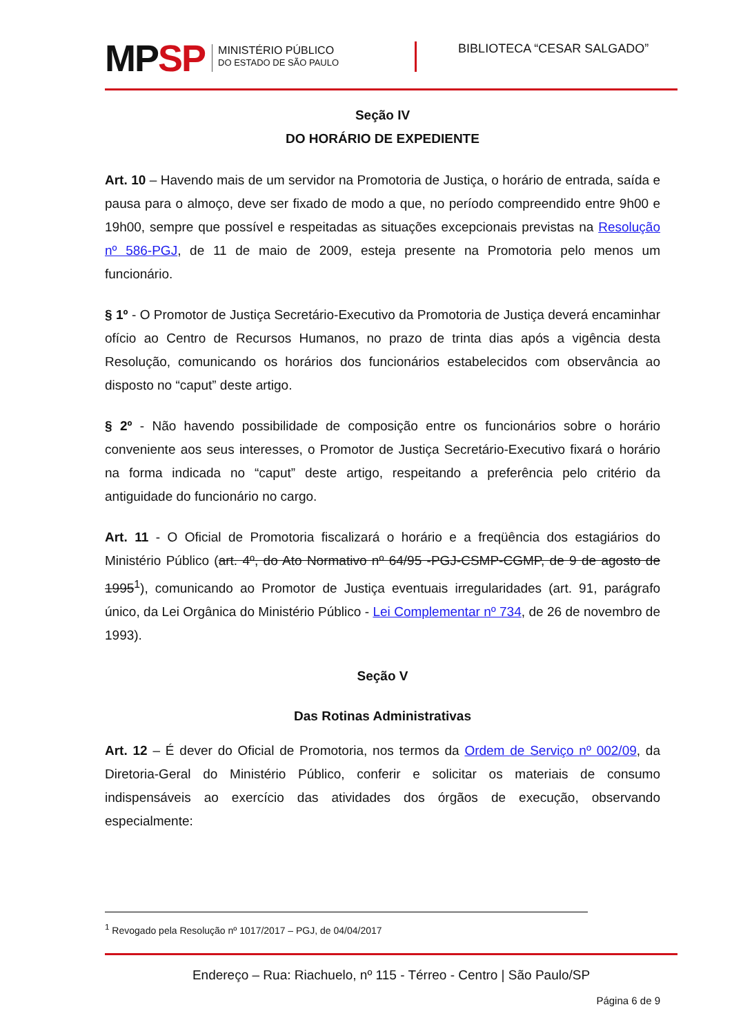MPSP
MINISTÉRIO PÚBLICO
DO ESTADO DE SÃO PAULO
BIBLIOTECA “CESAR SALGADO”
Seção IV
DO HORÁRIO DE EXPEDIENTE
Art. 10 – Havendo mais de um servidor na Promotoria de Justiça, o horário de entrada, saída e pausa para o almoço, deve ser fixado de modo a que, no período compreendido entre 9h00 e 19h00, sempre que possível e respeitadas as situações excepcionais previstas na Resolução nº 586-PGJ, de 11 de maio de 2009, esteja presente na Promotoria pelo menos um funcionário.
§ 1º - O Promotor de Justiça Secretário-Executivo da Promotoria de Justiça deverá encaminhar ofício ao Centro de Recursos Humanos, no prazo de trinta dias após a vigência desta Resolução, comunicando os horários dos funcionários estabelecidos com observância ao disposto no “caput” deste artigo.
§ 2º - Não havendo possibilidade de composição entre os funcionários sobre o horário conveniente aos seus interesses, o Promotor de Justiça Secretário-Executivo fixará o horário na forma indicada no “caput” deste artigo, respeitando a preferência pelo critério da antiguidade do funcionário no cargo.
Art. 11 - O Oficial de Promotoria fiscalizará o horário e a freqüência dos estagiários do Ministério Público (art. 4º, do Ato Normativo nº 64/95 -PGJ-CSMP-CGMP, de 9 de agosto de 1995<sup>1</sup>), comunicando ao Promotor de Justiça eventuais irregularidades (art. 91, parágrafo único, da Lei Orgânica do Ministério Público - Lei Complementar nº 734, de 26 de novembro de 1993).
Seção V
Das Rotinas Administrativas
Art. 12 – É dever do Oficial de Promotoria, nos termos da Ordem de Serviço nº 002/09, da Diretoria-Geral do Ministério Público, conferir e solicitar os materiais de consumo indispensáveis ao exercício das atividades dos órgãos de execução, observando especialmente:
<sup>1</sup> Revogado pela Resolução nº 1017/2017 – PGJ, de 04/04/2017
Endereço – Rua: Riachuelo, nº 115 - Térreo - Centro | São Paulo/SP
Página 6 de 9